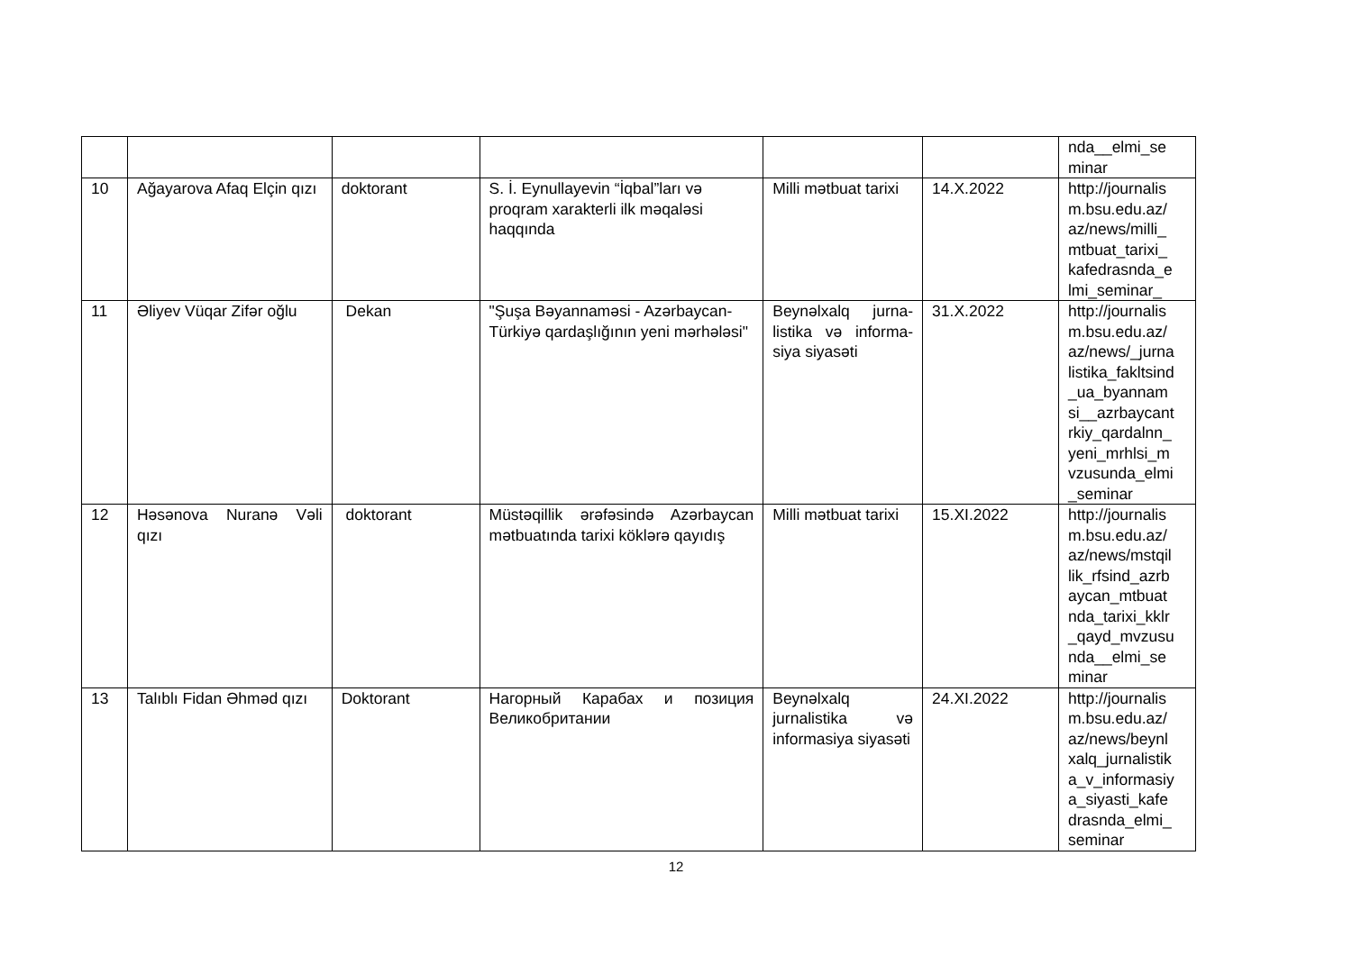| | | | | | | nda__elmi_se minar |
| 10 | Ağayarova Afaq Elçin qızı | doktorant | S. İ. Eynullayevin “İqbal”ları və proqram xarakterli ilk məqaləsi haqqında | Milli mətbuat tarixi | 14.X.2022 | http://journalis m.bsu.edu.az/ az/news/milli_ mtbuat_tarixi_ kafedrasnda_e lmi_seminar_ |
| 11 | Əliyev Vüqar Zifər oğlu | Dekan | "Şuşa Bəyannaməsi - Azərbaycan-Türkiyə qardaşlığının yeni mərhələsi" | Beynəlxalq jurna-listika və informa-siya siyasəti | 31.X.2022 | http://journalis m.bsu.edu.az/ az/news/_jurna listika_fakltsind _ua_byannam si__azrbaycant rkiy_qardalnn_ yeni_mrhlsi_m vzusunda_elmi _seminar |
| 12 | Həsənova Nuranə Vəli qızı | doktorant | Müstəqillik ərəfəsində Azərbaycan mətbuatında tarixi köklərə qayıdış | Milli mətbuat tarixi | 15.XI.2022 | http://journalis m.bsu.edu.az/ az/news/mstqil lik_rfsind_azrb aycan_mtbuat nda_tarixi_kklr _qayd_mvzusu nda__elmi_se minar |
| 13 | Talıblı Fidan Əhməd qızı | Doktorant | Нагорный Карабах и позиция Великобритании | Beynəlxalq jurnalistika və informasiya siyasəti | 24.XI.2022 | http://journalis m.bsu.edu.az/ az/news/beynl xalq_jurnalistik a_v_informasiy a_siyasti_kafe drasnda_elmi_ seminar |
12